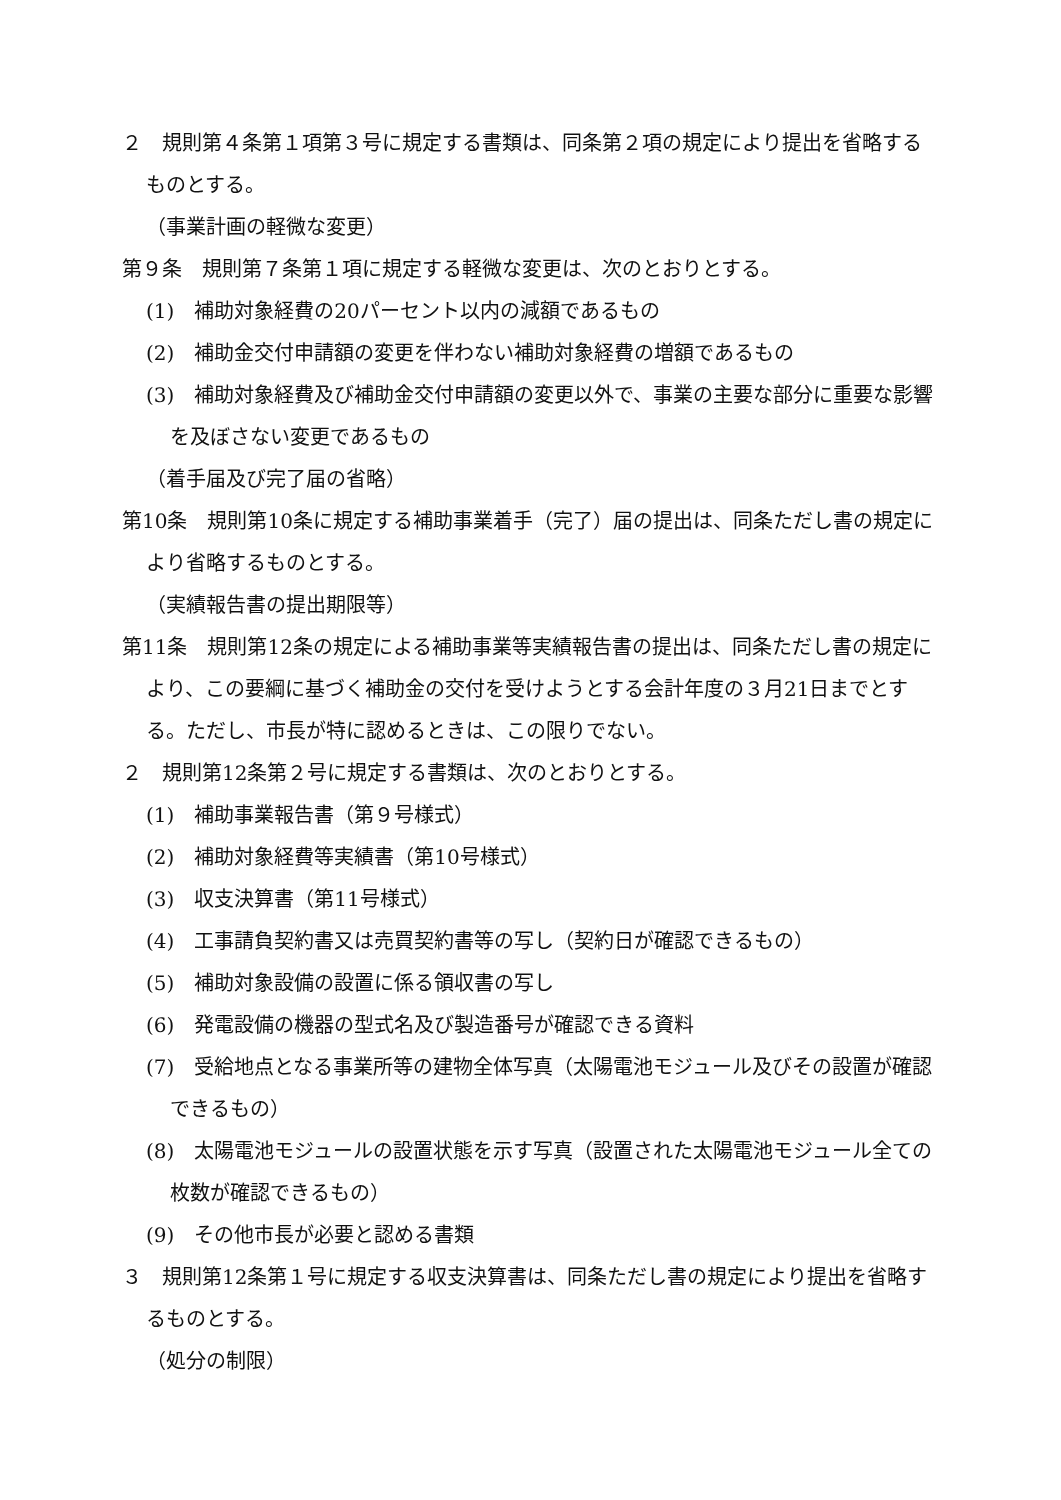２　規則第４条第１項第３号に規定する書類は、同条第２項の規定により提出を省略するものとする。
（事業計画の軽微な変更）
第９条　規則第７条第１項に規定する軽微な変更は、次のとおりとする。
(1)　補助対象経費の20パーセント以内の減額であるもの
(2)　補助金交付申請額の変更を伴わない補助対象経費の増額であるもの
(3)　補助対象経費及び補助金交付申請額の変更以外で、事業の主要な部分に重要な影響を及ぼさない変更であるもの
（着手届及び完了届の省略）
第10条　規則第10条に規定する補助事業着手（完了）届の提出は、同条ただし書の規定により省略するものとする。
（実績報告書の提出期限等）
第11条　規則第12条の規定による補助事業等実績報告書の提出は、同条ただし書の規定により、この要綱に基づく補助金の交付を受けようとする会計年度の３月21日までとする。ただし、市長が特に認めるときは、この限りでない。
２　規則第12条第２号に規定する書類は、次のとおりとする。
(1)　補助事業報告書（第９号様式）
(2)　補助対象経費等実績書（第10号様式）
(3)　収支決算書（第11号様式）
(4)　工事請負契約書又は売買契約書等の写し（契約日が確認できるもの）
(5)　補助対象設備の設置に係る領収書の写し
(6)　発電設備の機器の型式名及び製造番号が確認できる資料
(7)　受給地点となる事業所等の建物全体写真（太陽電池モジュール及びその設置が確認できるもの）
(8)　太陽電池モジュールの設置状態を示す写真（設置された太陽電池モジュール全ての枚数が確認できるもの）
(9)　その他市長が必要と認める書類
３　規則第12条第１号に規定する収支決算書は、同条ただし書の規定により提出を省略するものとする。
（処分の制限）